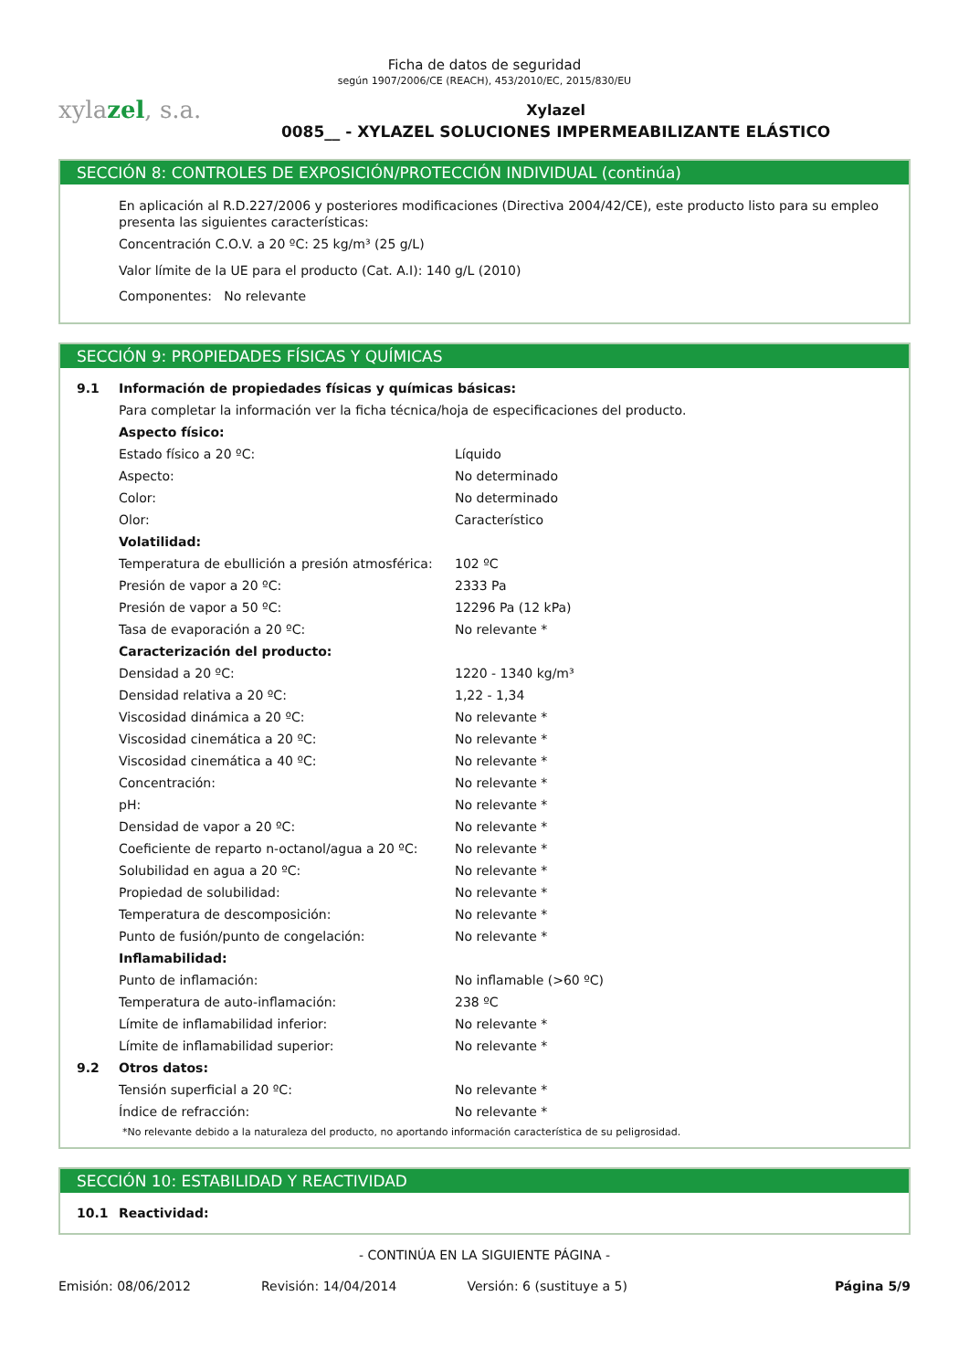Ficha de datos de seguridad
según 1907/2006/CE (REACH), 453/2010/EC, 2015/830/EU
xylazel, s.a.
Xylazel
0085__ - XYLAZEL SOLUCIONES IMPERMEABILIZANTE ELÁSTICO
SECCIÓN 8: CONTROLES DE EXPOSICIÓN/PROTECCIÓN INDIVIDUAL (continúa)
En aplicación al R.D.227/2006 y posteriores modificaciones (Directiva 2004/42/CE), este producto listo para su empleo presenta las siguientes características:
Concentración C.O.V. a 20 ºC: 25 kg/m³ (25 g/L)
Valor límite de la UE para el producto (Cat. A.I): 140 g/L (2010)
Componentes: No relevante
SECCIÓN 9: PROPIEDADES FÍSICAS Y QUÍMICAS
| 9.1 | Información de propiedades físicas y químicas básicas: | |
| | Para completar la información ver la ficha técnica/hoja de especificaciones del producto. | |
| | Aspecto físico: | |
| | Estado físico a 20 ºC: | Líquido |
| | Aspecto: | No determinado |
| | Color: | No determinado |
| | Olor: | Característico |
| | Volatilidad: | |
| | Temperatura de ebullición a presión atmosférica: | 102 ºC |
| | Presión de vapor a 20 ºC: | 2333 Pa |
| | Presión de vapor a 50 ºC: | 12296 Pa (12 kPa) |
| | Tasa de evaporación a 20 ºC: | No relevante * |
| | Caracterización del producto: | |
| | Densidad a 20 ºC: | 1220 - 1340 kg/m³ |
| | Densidad relativa a 20 ºC: | 1,22 - 1,34 |
| | Viscosidad dinámica a 20 ºC: | No relevante * |
| | Viscosidad cinemática a 20 ºC: | No relevante * |
| | Viscosidad cinemática a 40 ºC: | No relevante * |
| | Concentración: | No relevante * |
| | pH: | No relevante * |
| | Densidad de vapor a 20 ºC: | No relevante * |
| | Coeficiente de reparto n-octanol/agua a 20 ºC: | No relevante * |
| | Solubilidad en agua a 20 ºC: | No relevante * |
| | Propiedad de solubilidad: | No relevante * |
| | Temperatura de descomposición: | No relevante * |
| | Punto de fusión/punto de congelación: | No relevante * |
| | Inflamabilidad: | |
| | Punto de inflamación: | No inflamable (>60 ºC) |
| | Temperatura de auto-inflamación: | 238 ºC |
| | Límite de inflamabilidad inferior: | No relevante * |
| | Límite de inflamabilidad superior: | No relevante * |
| 9.2 | Otros datos: | |
| | Tensión superficial a 20 ºC: | No relevante * |
| | Índice de refracción: | No relevante * |
*No relevante debido a la naturaleza del producto, no aportando información característica de su peligrosidad.
SECCIÓN 10: ESTABILIDAD Y REACTIVIDAD
| 10.1 | Reactividad: |
- CONTINÚA EN LA SIGUIENTE PÁGINA -
Emisión: 08/06/2012 Revisión: 14/04/2014 Versión: 6 (sustituye a 5) Página 5/9